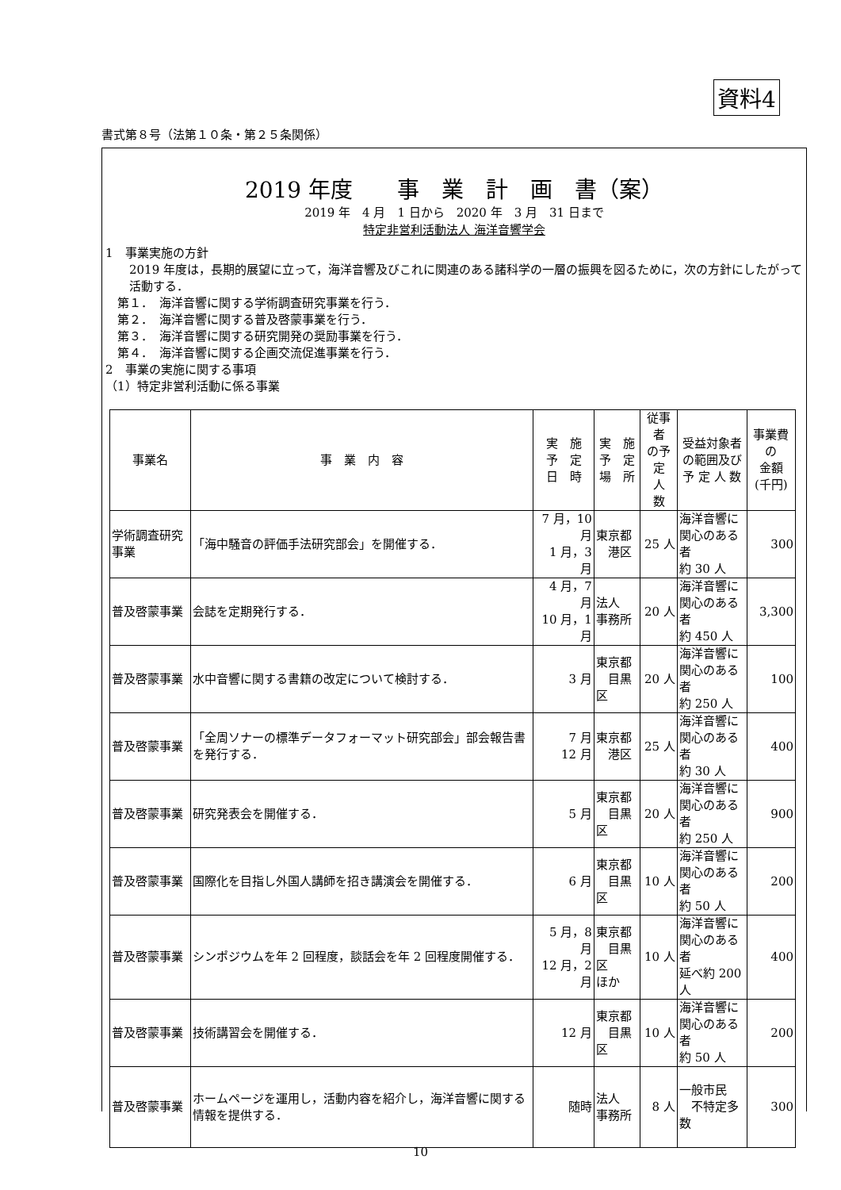資料4
書式第８号（法第１０条・第２５条関係）
2019 年度　　事　業　計　画　書（案）
2019 年　4 月　1 日から　2020 年　3 月　31 日まで
特定非営利活動法人 海洋音響学会
1　事業実施の方針
2019 年度は，長期的展望に立って，海洋音響及びこれに関連のある諸科学の一層の振興を図るために，次の方針にしたがって活動する．
　第１．　海洋音響に関する学術調査研究事業を行う．
　第２．　海洋音響に関する普及啓蒙事業を行う．
　第３．　海洋音響に関する研究開発の奨励事業を行う．
　第４．　海洋音響に関する企画交流促進事業を行う．
2　事業の実施に関する事項
（1）特定非営利活動に係る事業
| 事業名 | 事 業 内 容 | 実 施 予 定 日 時 | 実 施 予 定 場 所 | 従事者 の予定 人 数 | 受益対象者 の範囲及び 予 定 人 数 | 事業費の 金額 (千円) |
| 学術調査研究事業 | 「海中騒音の評価手法研究部会」を開催する． | 7 月，10 月 1 月，3 月 | 東京都 港区 | 25 人 | 海洋音響に 関心のある者 約 30 人 | 300 |
| 普及啓蒙事業 | 会誌を定期発行する． | 4 月，7 月 10 月，1 月 | 法人 事務所 | 20 人 | 海洋音響に 関心のある者 約 450 人 | 3,300 |
| 普及啓蒙事業 | 水中音響に関する書籍の改定について検討する． | 3 月 | 東京都 目黒区 | 20 人 | 海洋音響に 関心のある者 約 250 人 | 100 |
| 普及啓蒙事業 | 「全周ソナーの標準データフォーマット研究部会」部会報告書を発行する． | 7 月 12 月 | 東京都 港区 | 25 人 | 海洋音響に 関心のある者 約 30 人 | 400 |
| 普及啓蒙事業 | 研究発表会を開催する． | 5 月 | 東京都 目黒区 | 20 人 | 海洋音響に 関心のある者 約 250 人 | 900 |
| 普及啓蒙事業 | 国際化を目指し外国人講師を招き講演会を開催する． | 6 月 | 東京都 目黒区 | 10 人 | 海洋音響に 関心のある者 約 50 人 | 200 |
| 普及啓蒙事業 | シンポジウムを年 2 回程度，談話会を年 2 回程度開催する． | 5 月，8 月 12 月，2 月 | 東京都 目黒区 ほか | 10 人 | 海洋音響に 関心のある者 延べ約 200 人 | 400 |
| 普及啓蒙事業 | 技術講習会を開催する． | 12 月 | 東京都 目黒区 | 10 人 | 海洋音響に 関心のある者 約 50 人 | 200 |
| 普及啓蒙事業 | ホームページを運用し，活動内容を紹介し，海洋音響に関する情報を提供する． | 随時 | 法人 事務所 | 8 人 | 一般市民 不特定多数 | 300 |
10